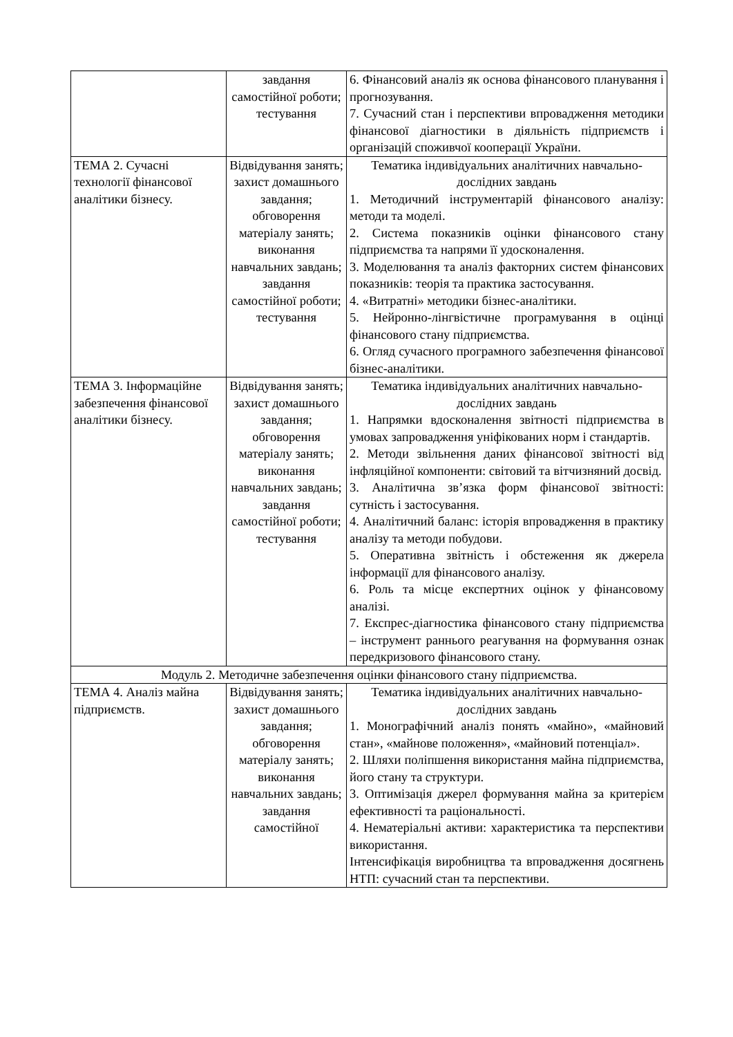| | завдання самостійної роботи; тестування | 6. Фінансовий аналіз як основа фінансового планування і прогнозування. 7. Сучасний стан і перспективи впровадження методики фінансової діагностики в діяльність підприємств і організацій споживчої кооперації України. |
| ТЕМА 2. Сучасні технології фінансової аналітики бізнесу. | Відвідування занять; захист домашнього завдання; обговорення матеріалу занять; виконання навчальних завдань; завдання самостійної роботи; тестування | Тематика індивідуальних аналітичних навчально-дослідних завдань 1. Методичний інструментарій фінансового аналізу: методи та моделі. 2. Система показників оцінки фінансового стану підприємства та напрями її удосконалення. 3. Моделювання та аналіз факторних систем фінансових показників: теорія та практика застосування. 4. «Витратні» методики бізнес-аналітики. 5. Нейронно-лінгвістичне програмування в оцінці фінансового стану підприємства. 6. Огляд сучасного програмного забезпечення фінансової бізнес-аналітики. |
| ТЕМА 3. Інформаційне забезпечення фінансової аналітики бізнесу. | Відвідування занять; захист домашнього завдання; обговорення матеріалу занять; виконання навчальних завдань; завдання самостійної роботи; тестування | Тематика індивідуальних аналітичних навчально-дослідних завдань 1. Напрямки вдосконалення звітності підприємства в умовах запровадження уніфікованих норм і стандартів. 2. Методи звільнення даних фінансової звітності від інфляційної компоненти: світовий та вітчизняний досвід. 3. Аналітична зв’язка форм фінансової звітності: сутність і застосування. 4. Аналітичний баланс: історія впровадження в практику аналізу та методи побудови. 5. Оперативна звітність і обстеження як джерела інформації для фінансового аналізу. 6. Роль та місце експертних оцінок у фінансовому аналізі. 7. Експрес-діагностика фінансового стану підприємства – інструмент раннього реагування на формування ознак передкризового фінансового стану. |
| Модуль 2. Методичне забезпечення оцінки фінансового стану підприємства. | | |
| ТЕМА 4. Аналіз майна підприємств. | Відвідування занять; захист домашнього завдання; обговорення матеріалу занять; виконання навчальних завдань; завдання самостійної | Тематика індивідуальних аналітичних навчально-дослідних завдань 1. Монографічний аналіз понять «майно», «майновий стан», «майнове положення», «майновий потенціал». 2. Шляхи поліпшення використання майна підприємства, його стану та структури. 3. Оптимізація джерел формування майна за критерієм ефективності та раціональності. 4. Нематеріальні активи: характеристика та перспективи використання. Інтенсифікація виробництва та впровадження досягнень НТП: сучасний стан та перспективи. |